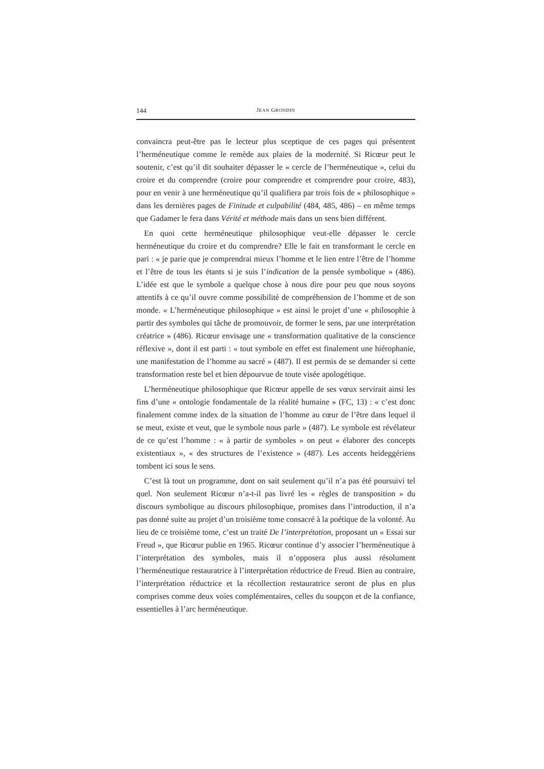144 JEAN GRONDIN
convaincra peut-être pas le lecteur plus sceptique de ces pages qui présentent l’herméneutique comme le remède aux plaies de la modernité. Si Ricœur peut le soutenir, c’est qu’il dit souhaiter dépasser le « cercle de l’herméneutique », celui du croire et du comprendre (croire pour comprendre et comprendre pour croire, 483), pour en venir à une herméneutique qu’il qualifiera par trois fois de « philosophique » dans les dernières pages de Finitude et culpabilité (484, 485, 486) – en même temps que Gadamer le fera dans Vérité et méthode mais dans un sens bien différent.
En quoi cette herméneutique philosophique veut-elle dépasser le cercle herméneutique du croire et du comprendre? Elle le fait en transformant le cercle en pari : « je parie que je comprendrai mieux l’homme et le lien entre l’être de l’homme et l’être de tous les étants si je suis l’indication de la pensée symbolique » (486). L’idée est que le symbole a quelque chose à nous dire pour peu que nous soyons attentifs à ce qu’il ouvre comme possibilité de compréhension de l’homme et de son monde. « L’herméneutique philosophique » est ainsi le projet d’une « philosophie à partir des symboles qui tâche de promouvoir, de former le sens, par une interprétation créatrice » (486). Ricœur envisage une « transformation qualitative de la conscience réflexive », dont il est parti : « tout symbole en effet est finalement une hiérophanie, une manifestation de l’homme au sacré » (487). Il est permis de se demander si cette transformation reste bel et bien dépourvue de toute visée apologétique.
L’herméneutique philosophique que Ricœur appelle de ses vœux servirait ainsi les fins d’une « ontologie fondamentale de la réalité humaine » (FC, 13) : « c’est donc finalement comme index de la situation de l’homme au cœur de l’être dans lequel il se meut, existe et veut, que le symbole nous parle » (487). Le symbole est révélateur de ce qu’est l’homme : « à partir de symboles » on peut « élaborer des concepts existentiaux », « des structures de l’existence » (487). Les accents heideggériens tombent ici sous le sens.
C’est là tout un programme, dont on sait seulement qu’il n’a pas été poursuivi tel quel. Non seulement Ricœur n’a-t-il pas livré les « règles de transposition » du discours symbolique au discours philosophique, promises dans l’introduction, il n’a pas donné suite au projet d’un troisième tome consacré à la poétique de la volonté. Au lieu de ce troisième tome, c’est un traité De l’interprétation, proposant un « Essai sur Freud », que Ricœur publie en 1965. Ricœur continue d’y associer l’herméneutique à l’interprétation des symboles, mais il n’opposera plus aussi résolument l’herméneutique restauratrice à l’interprétation réductrice de Freud. Bien au contraire, l’interprétation réductrice et la récollection restauratrice seront de plus en plus comprises comme deux voies complémentaires, celles du soupçon et de la confiance, essentielles à l’arc herméneutique.